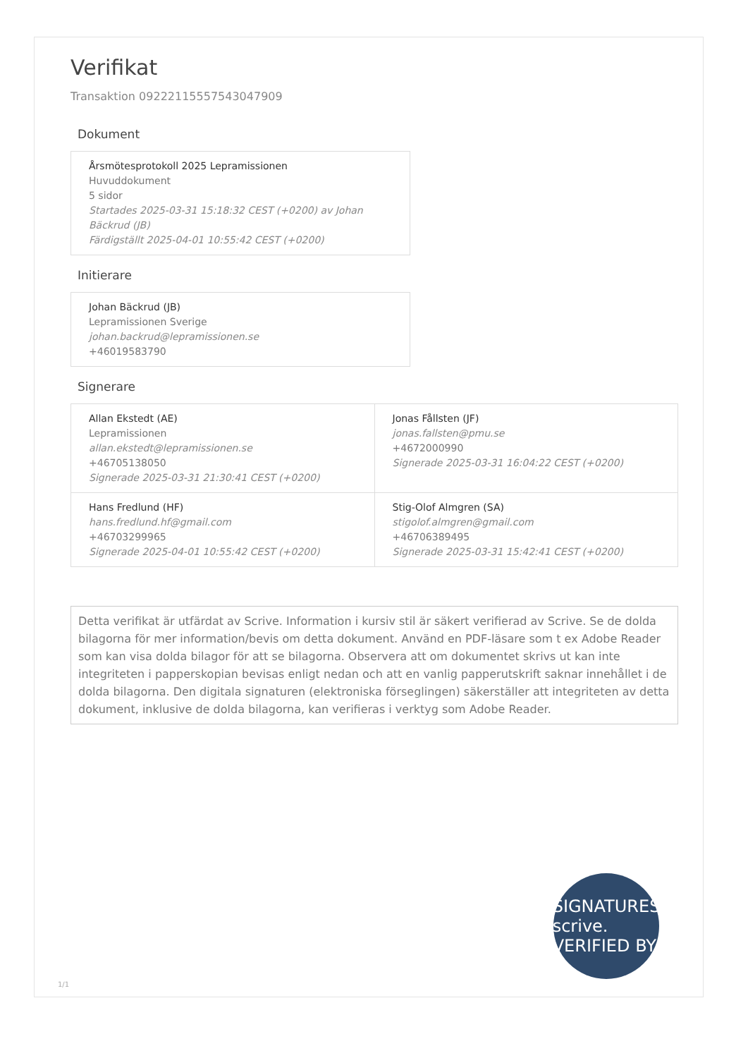Verifikat
Transaktion 09222115557543047909
Dokument
Årsmötesprotokoll 2025 Lepramissionen
Huvuddokument
5 sidor
Startades 2025-03-31 15:18:32 CEST (+0200) av Johan Bäckrud (JB)
Färdigställt 2025-04-01 10:55:42 CEST (+0200)
Initierare
Johan Bäckrud (JB)
Lepramissionen Sverige
johan.backrud@lepramissionen.se
+46019583790
Signerare
| Allan Ekstedt (AE) Lepramissionen allan.ekstedt@lepramissionen.se +46705138050 Signerade 2025-03-31 21:30:41 CEST (+0200) | Jonas Fållsten (JF) jonas.fallsten@pmu.se +4672000990 Signerade 2025-03-31 16:04:22 CEST (+0200) |
| Hans Fredlund (HF) hans.fredlund.hf@gmail.com +46703299965 Signerade 2025-04-01 10:55:42 CEST (+0200) | Stig-Olof Almgren (SA) stigolof.almgren@gmail.com +46706389495 Signerade 2025-03-31 15:42:41 CEST (+0200) |
Detta verifikat är utfärdat av Scrive. Information i kursiv stil är säkert verifierad av Scrive. Se de dolda bilagorna för mer information/bevis om detta dokument. Använd en PDF-läsare som t ex Adobe Reader som kan visa dolda bilagor för att se bilagorna. Observera att om dokumentet skrivs ut kan inte integriteten i papperskopian bevisas enligt nedan och att en vanlig papperutskrift saknar innehållet i de dolda bilagorna. Den digitala signaturen (elektroniska förseglingen) säkerställer att integriteten av detta dokument, inklusive de dolda bilagorna, kan verifieras i verktyg som Adobe Reader.
SIGNATURES scrive. VERIFIED BY
1/1